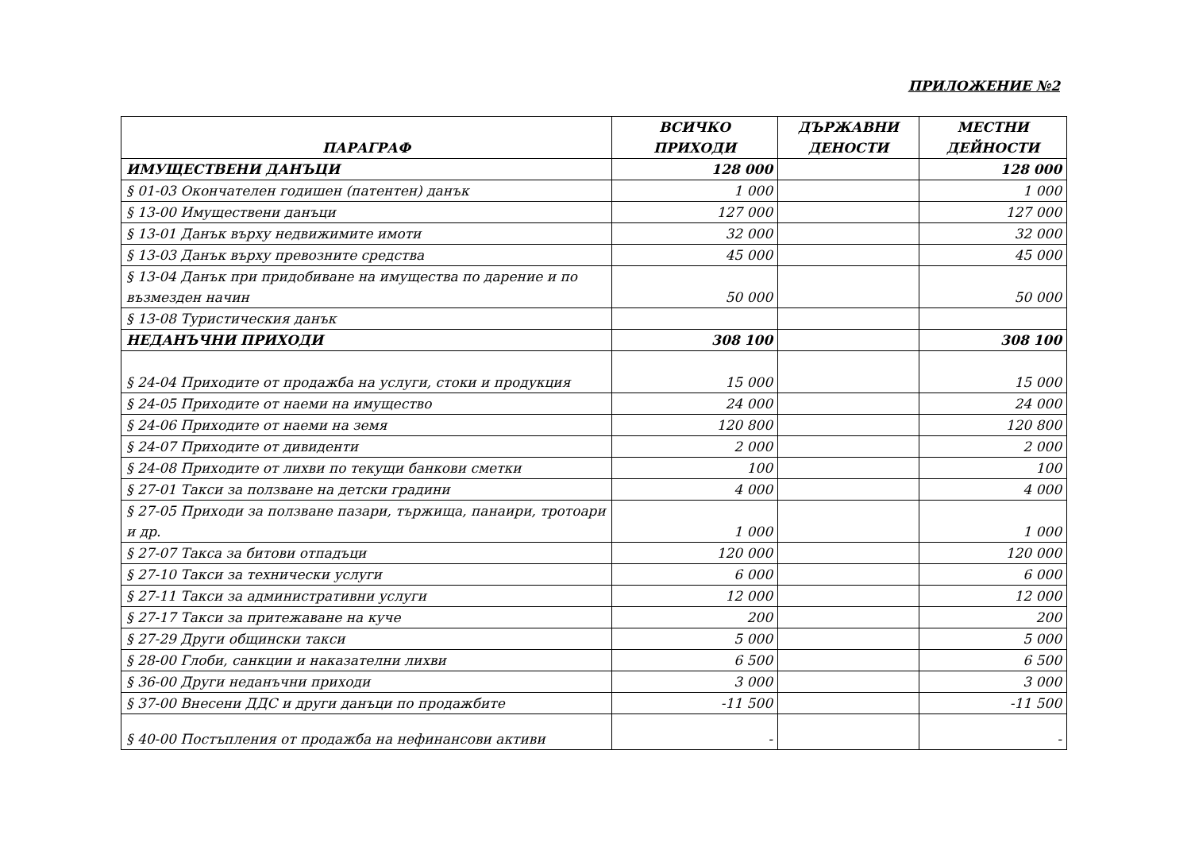ПРИЛОЖЕНИЕ №2
| ПАРАГРАФ | ВСИЧКО ПРИХОДИ | ДЪРЖАВНИ ДЕНОСТИ | МЕСТНИ ДЕЙНОСТИ |
| --- | --- | --- | --- |
| ИМУЩЕСТВЕНИ ДАНЪЦИ | 128 000 | | 128 000 |
| § 01-03 Окончателен годишен (патентен) данък | 1 000 | | 1 000 |
| § 13-00 Имуществени данъци | 127 000 | | 127 000 |
| § 13-01 Данък върху недвижимите имоти | 32 000 | | 32 000 |
| § 13-03 Данък върху превозните средства | 45 000 | | 45 000 |
| § 13-04 Данък при придобиване на имущества по дарение и по възмезден начин | 50 000 | | 50 000 |
| § 13-08 Туристическия данък | | | |
| НЕДАНЪЧНИ ПРИХОДИ | 308 100 | | 308 100 |
| § 24-04 Приходите от продажба на услуги, стоки и продукция | 15 000 | | 15 000 |
| § 24-05 Приходите от наеми на имущество | 24 000 | | 24 000 |
| § 24-06 Приходите от наеми на земя | 120 800 | | 120 800 |
| § 24-07 Приходите от дивиденти | 2 000 | | 2 000 |
| § 24-08 Приходите от лихви по текущи банкови сметки | 100 | | 100 |
| § 27-01 Такси за ползване на детски градини | 4 000 | | 4 000 |
| § 27-05 Приходи за ползване пазари, тържища, панаири, тротоари и др. | 1 000 | | 1 000 |
| § 27-07 Такса за битови отпадъци | 120 000 | | 120 000 |
| § 27-10 Такси за технически услуги | 6 000 | | 6 000 |
| § 27-11 Такси за административни услуги | 12 000 | | 12 000 |
| § 27-17 Такси за притежаване на куче | 200 | | 200 |
| § 27-29 Други общински такси | 5 000 | | 5 000 |
| § 28-00 Глоби, санкции и наказателни лихви | 6 500 | | 6 500 |
| § 36-00 Други неданъчни приходи | 3 000 | | 3 000 |
| § 37-00 Внесени ДДС и други данъци по продажбите | -11 500 | | -11 500 |
| § 40-00 Постъпления от продажба на нефинансови активи | - | | - |